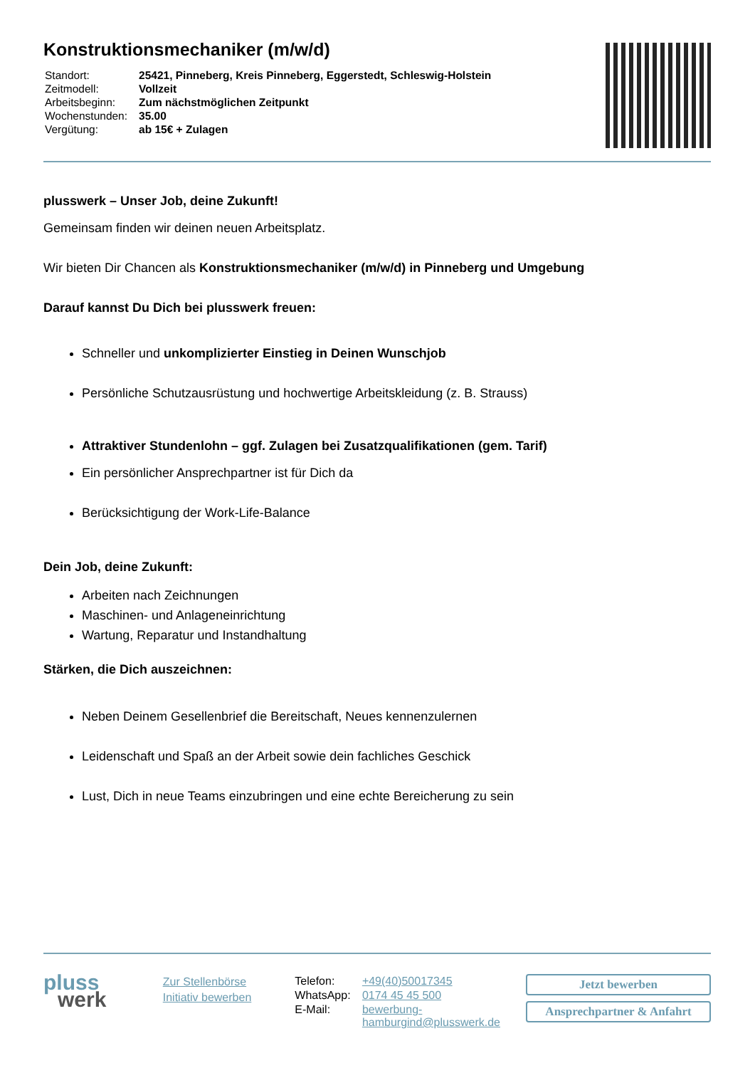Konstruktionsmechaniker (m/w/d)
| Standort: | 25421, Pinneberg, Kreis Pinneberg, Eggerstedt, Schleswig-Holstein |
| Zeitmodell: | Vollzeit |
| Arbeitsbeginn: | Zum nächstmöglichen Zeitpunkt |
| Wochenstunden: | 35.00 |
| Vergütung: | ab 15€ + Zulagen |
plusswerk – Unser Job, deine Zukunft!
Gemeinsam finden wir deinen neuen Arbeitsplatz.
Wir bieten Dir Chancen als Konstruktionsmechaniker (m/w/d) in Pinneberg und Umgebung
Darauf kannst Du Dich bei plusswerk freuen:
Schneller und unkomplizierter Einstieg in Deinen Wunschjob
Persönliche Schutzausrüstung und hochwertige Arbeitskleidung (z. B. Strauss)
Attraktiver Stundenlohn – ggf. Zulagen bei Zusatzqualifikationen (gem. Tarif)
Ein persönlicher Ansprechpartner ist für Dich da
Berücksichtigung der Work-Life-Balance
Dein Job, deine Zukunft:
Arbeiten nach Zeichnungen
Maschinen- und Anlageneinrichtung
Wartung, Reparatur und Instandhaltung
Stärken, die Dich auszeichnen:
Neben Deinem Gesellenbrief die Bereitschaft, Neues kennenzulernen
Leidenschaft und Spaß an der Arbeit sowie dein fachliches Geschick
Lust, Dich in neue Teams einzubringen und eine echte Bereicherung zu sein
pluss
werk
Zur Stellenbörse
Initiativ bewerben
| Telefon: | +49(40)50017345 |
| WhatsApp: | 0174 45 45 500 |
| E-Mail: | bewerbung- hamburgind@plusswerk.de |
Jetzt bewerben
Ansprechpartner & Anfahrt